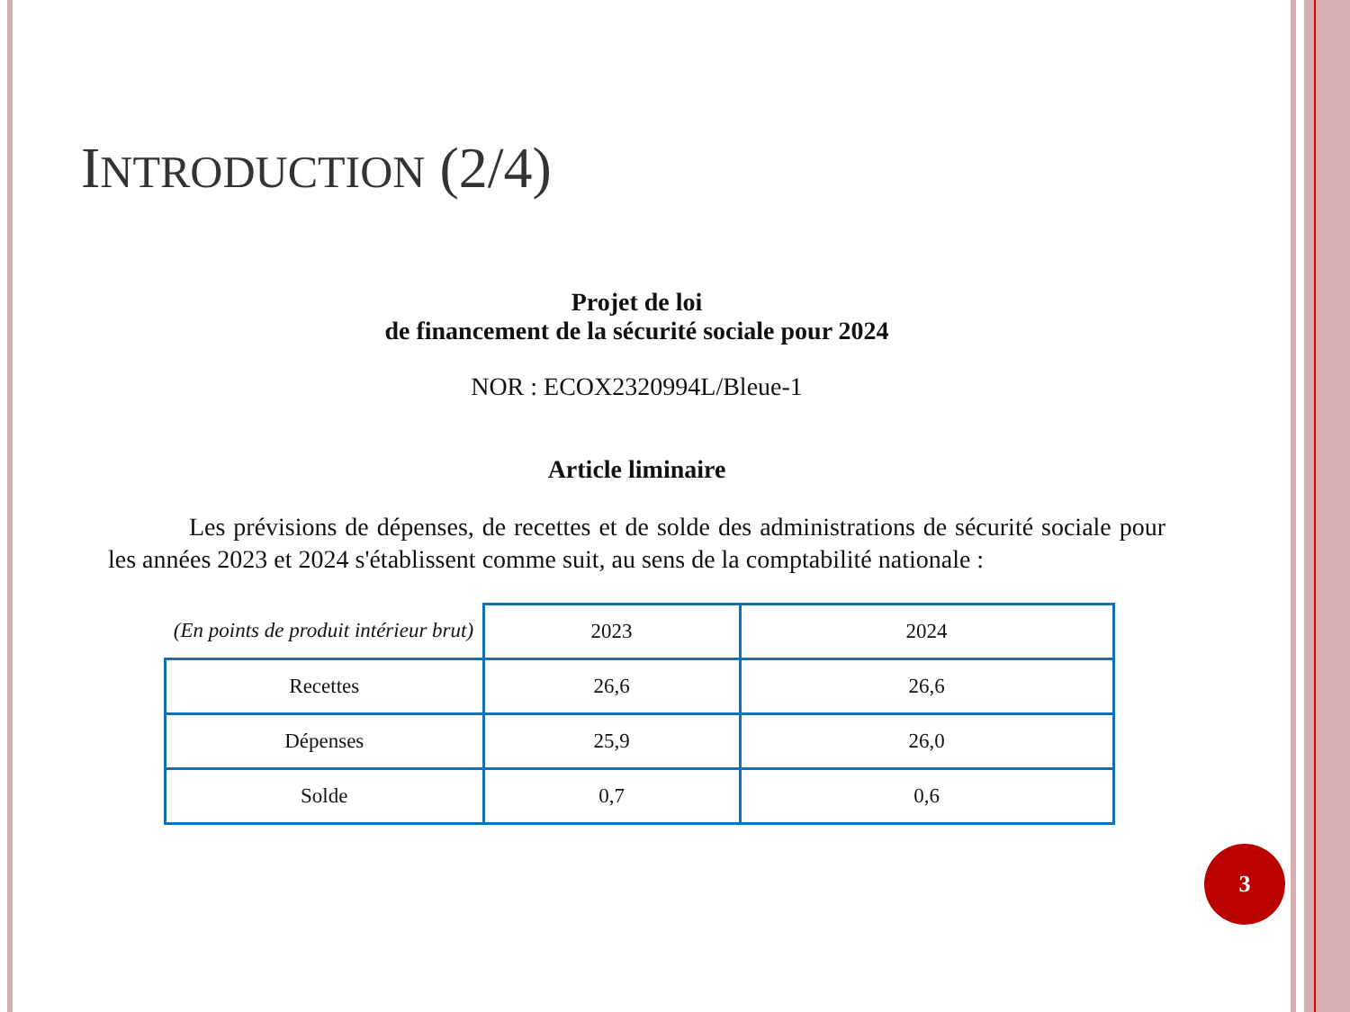INTRODUCTION (2/4)
Projet de loi
de financement de la sécurité sociale pour 2024
NOR : ECOX2320994L/Bleue-1
Article liminaire
Les prévisions de dépenses, de recettes et de solde des administrations de sécurité sociale pour les années 2023 et 2024 s'établissent comme suit, au sens de la comptabilité nationale :
| (En points de produit intérieur brut) | 2023 | 2024 |
| --- | --- | --- |
| Recettes | 26,6 | 26,6 |
| Dépenses | 25,9 | 26,0 |
| Solde | 0,7 | 0,6 |
3